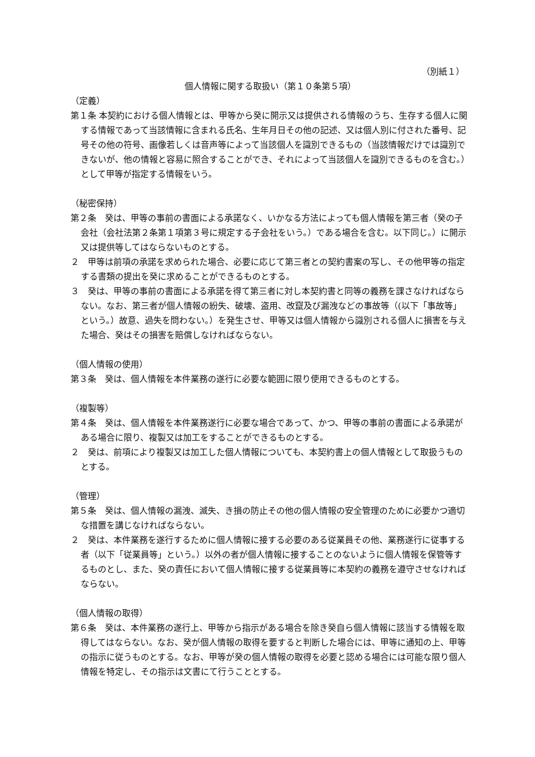（別紙１）
個人情報に関する取扱い（第１０条第５項）
（定義）
第１条 本契約における個人情報とは、甲等から癸に開示又は提供される情報のうち、生存する個人に関する情報であって当該情報に含まれる氏名、生年月日その他の記述、又は個人別に付された番号、記号その他の符号、画像若しくは音声等によって当該個人を識別できるもの（当該情報だけでは識別できないが、他の情報と容易に照合することができ、それによって当該個人を識別できるものを含む。）として甲等が指定する情報をいう。
（秘密保持）
第２条　癸は、甲等の事前の書面による承諾なく、いかなる方法によっても個人情報を第三者（癸の子会社（会社法第２条第１項第３号に規定する子会社をいう。）である場合を含む。以下同じ。）に開示又は提供等してはならないものとする。
２　甲等は前項の承諾を求められた場合、必要に応じて第三者との契約書案の写し、その他甲等の指定する書類の提出を癸に求めることができるものとする。
３　癸は、甲等の事前の書面による承諾を得て第三者に対し本契約書と同等の義務を課さなければならない。なお、第三者が個人情報の紛失、破壊、盗用、改竄及び漏洩などの事故等（(以下「事故等」という。）故意、過失を問わない。）を発生させ、甲等又は個人情報から識別される個人に損害を与えた場合、癸はその損害を賠償しなければならない。
（個人情報の使用）
第３条　癸は、個人情報を本件業務の遂行に必要な範囲に限り使用できるものとする。
（複製等）
第４条　癸は、個人情報を本件業務遂行に必要な場合であって、かつ、甲等の事前の書面による承諾がある場合に限り、複製又は加工をすることができるものとする。
２　癸は、前項により複製又は加工した個人情報についても、本契約書上の個人情報として取扱うものとする。
（管理）
第５条　癸は、個人情報の漏洩、滅失、き損の防止その他の個人情報の安全管理のために必要かつ適切な措置を講じなければならない。
２　癸は、本件業務を遂行するために個人情報に接する必要のある従業員その他、業務遂行に従事する者（以下「従業員等」という。）以外の者が個人情報に接することのないように個人情報を保管等するものとし、また、癸の責任において個人情報に接する従業員等に本契約の義務を遵守させなければならない。
（個人情報の取得）
第６条　癸は、本件業務の遂行上、甲等から指示がある場合を除き癸自ら個人情報に該当する情報を取得してはならない。なお、癸が個人情報の取得を要すると判断した場合には、甲等に通知の上、甲等の指示に従うものとする。なお、甲等が癸の個人情報の取得を必要と認める場合には可能な限り個人情報を特定し、その指示は文書にて行うこととする。